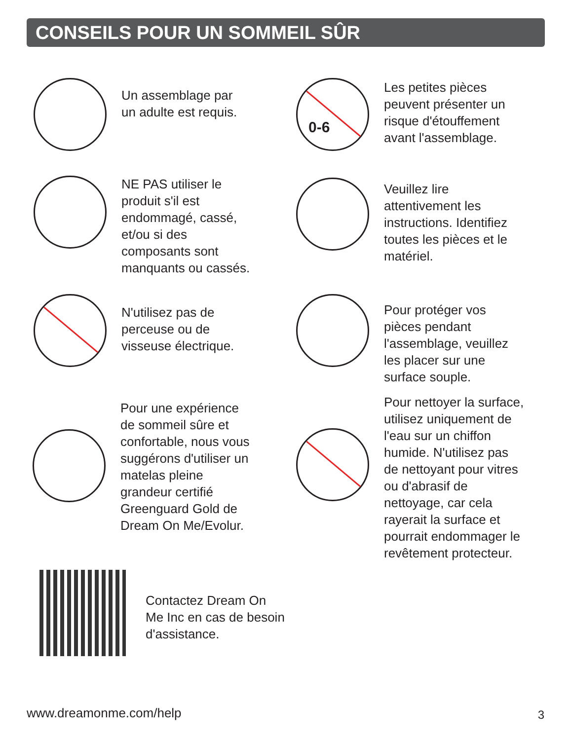CONSEILS POUR UN SOMMEIL SÛR
Un assemblage par
un adulte est requis.
0-6
Les petites pièces
peuvent présenter un
risque d'étouffement
avant l'assemblage.
NE PAS utiliser le
produit s'il est
endommagé, cassé,
et/ou si des
composants sont
manquants ou cassés.
Veuillez lire
attentivement les
instructions. Identifiez
toutes les pièces et le
matériel.
N'utilisez pas de
perceuse ou de
visseuse électrique.
Pour protéger vos
pièces pendant
l'assemblage, veuillez
les placer sur une
surface souple.
Pour une expérience
de sommeil sûre et
confortable, nous vous
suggérons d'utiliser un
matelas pleine
grandeur certifié
Greenguard Gold de
Dream On Me/Evolur.
Pour nettoyer la surface,
utilisez uniquement de
l'eau sur un chiffon
humide. N'utilisez pas
de nettoyant pour vitres
ou d'abrasif de
nettoyage, car cela
rayerait la surface et
pourrait endommager le
revêtement protecteur.
Contactez Dream On
Me Inc en cas de besoin
d'assistance.
www.dreamonme.com/help 3